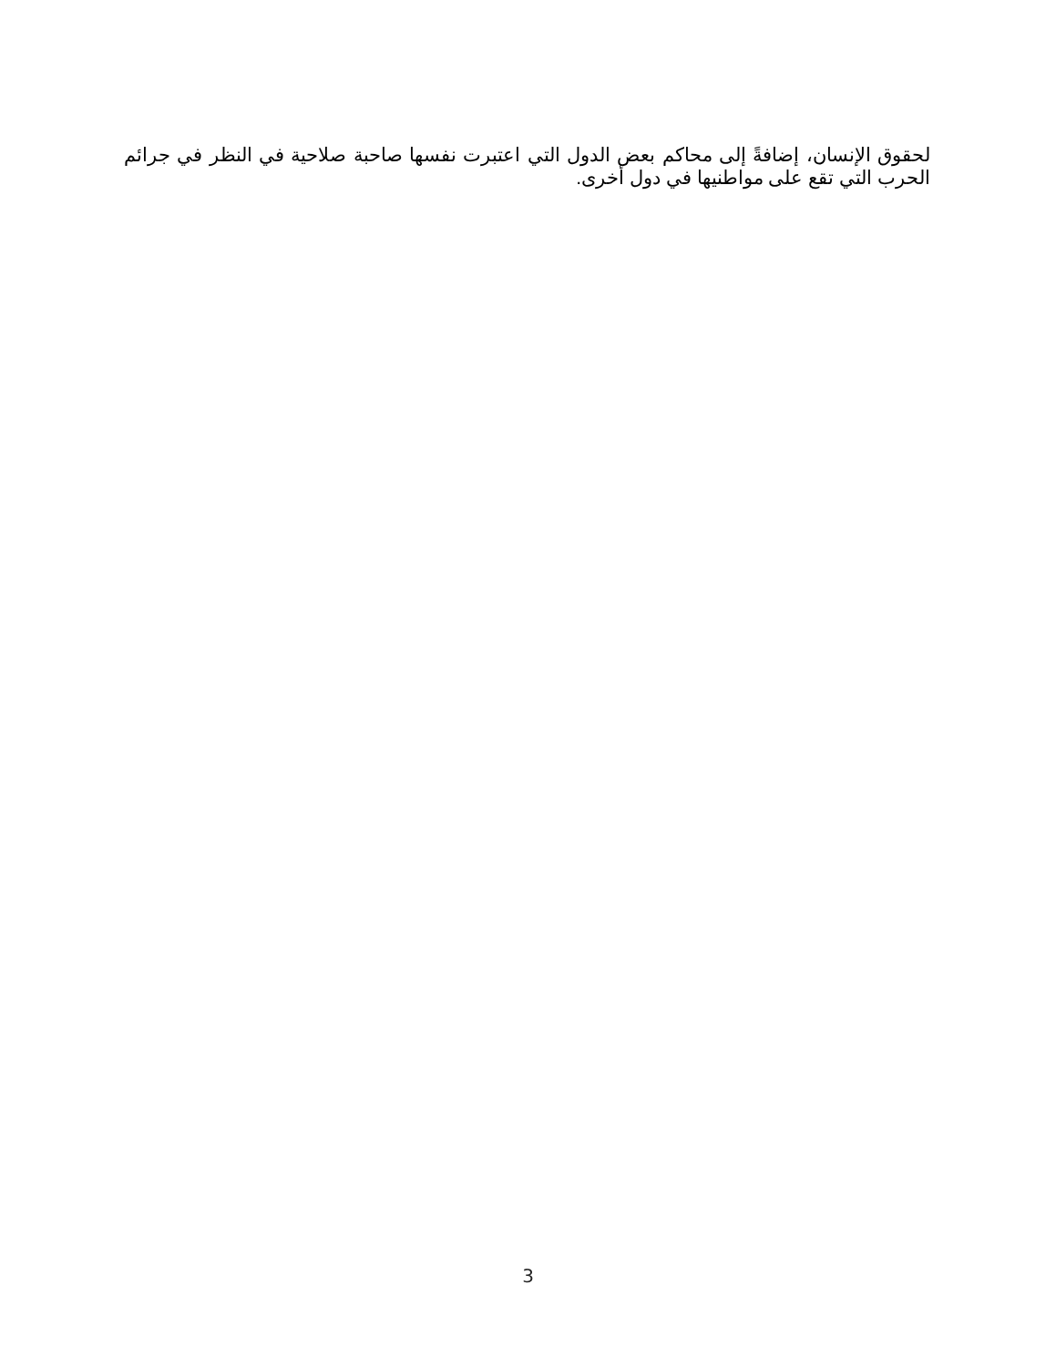لحقوق الإنسان، إضافةً إلى محاكم بعض الدول التي اعتبرت نفسها صاحبة صلاحية في النظر في جرائم الحرب التي تقع على مواطنيها في دول أخرى.
3